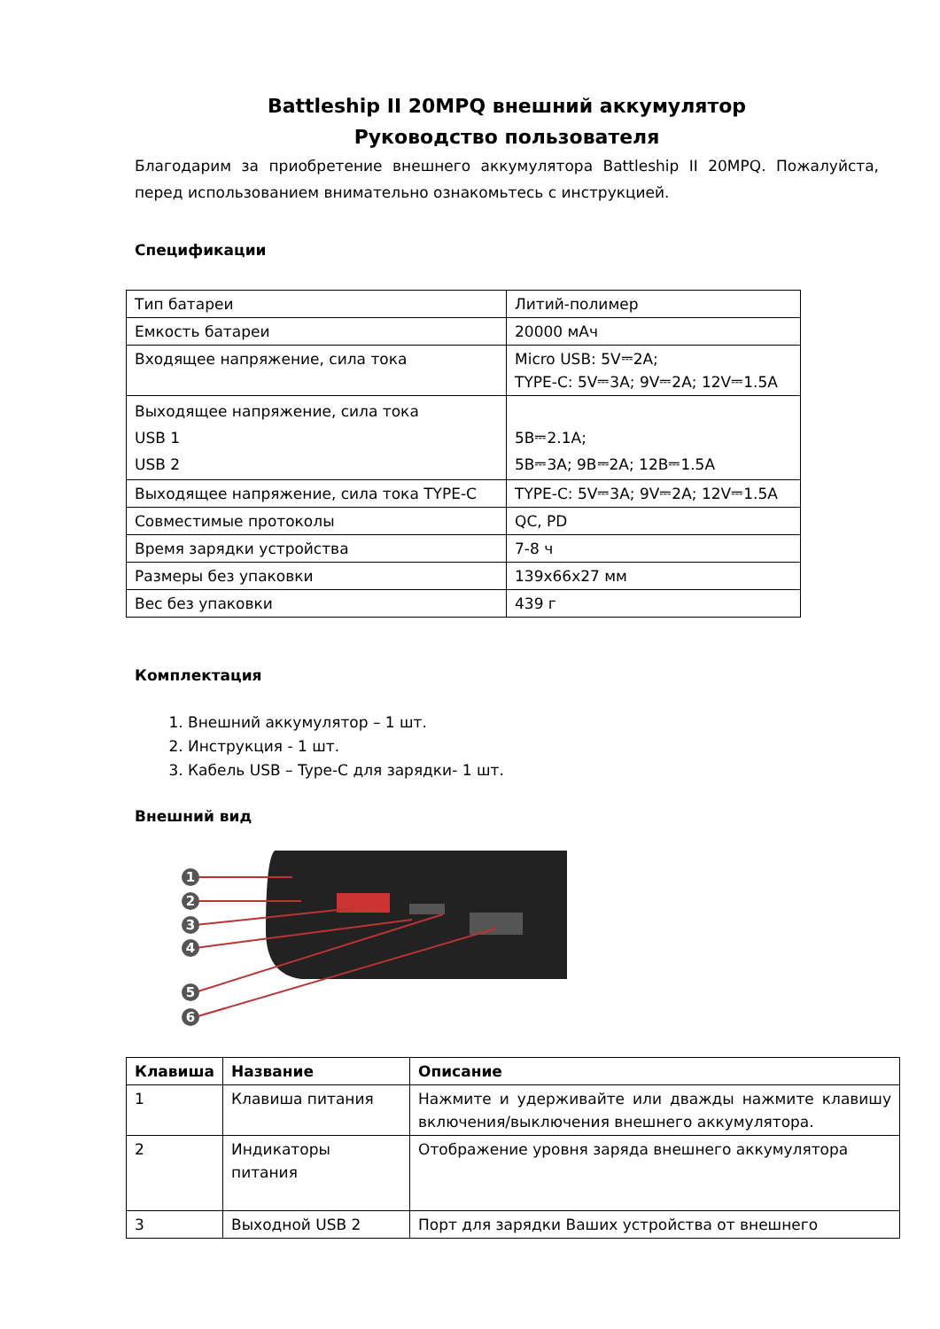Battleship II 20MPQ внешний аккумулятор
Руководство пользователя
Благодарим за приобретение внешнего аккумулятора Battleship II 20MPQ. Пожалуйста, перед использованием внимательно ознакомьтесь с инструкцией.
Спецификации
| Тип батареи | Литий-полимер |
| Емкость батареи | 20000 мАч |
| Входящее напряжение, сила тока | Micro USB: 5V⎓2A; TYPE-C: 5V⎓3A; 9V⎓2A; 12V⎓1.5A |
| Выходящее напряжение, сила тока USB 1 USB 2 | 5В⎓2.1А; 5В⎓3А; 9В⎓2А; 12В⎓1.5А |
| Выходящее напряжение, сила тока TYPE-C | TYPE-C: 5V⎓3A; 9V⎓2A; 12V⎓1.5A |
| Совместимые протоколы | QC, PD |
| Время зарядки устройства | 7-8 ч |
| Размеры без упаковки | 139х66х27 мм |
| Вес без упаковки | 439 г |
Комплектация
1. Внешний аккумулятор – 1 шт.
2. Инструкция - 1 шт.
3. Кабель USB – Type-C для зарядки- 1 шт.
Внешний вид
1
2
3
4
5
6
| Клавиша | Название | Описание |
| --- | --- | --- |
| 1 | Клавиша питания | Нажмите и удерживайте или дважды нажмите клавишу включения/выключения внешнего аккумулятора. |
| 2 | Индикаторы питания | Отображение уровня заряда внешнего аккумулятора |
| 3 | Выходной USB 2 | Порт для зарядки Ваших устройства от внешнего |